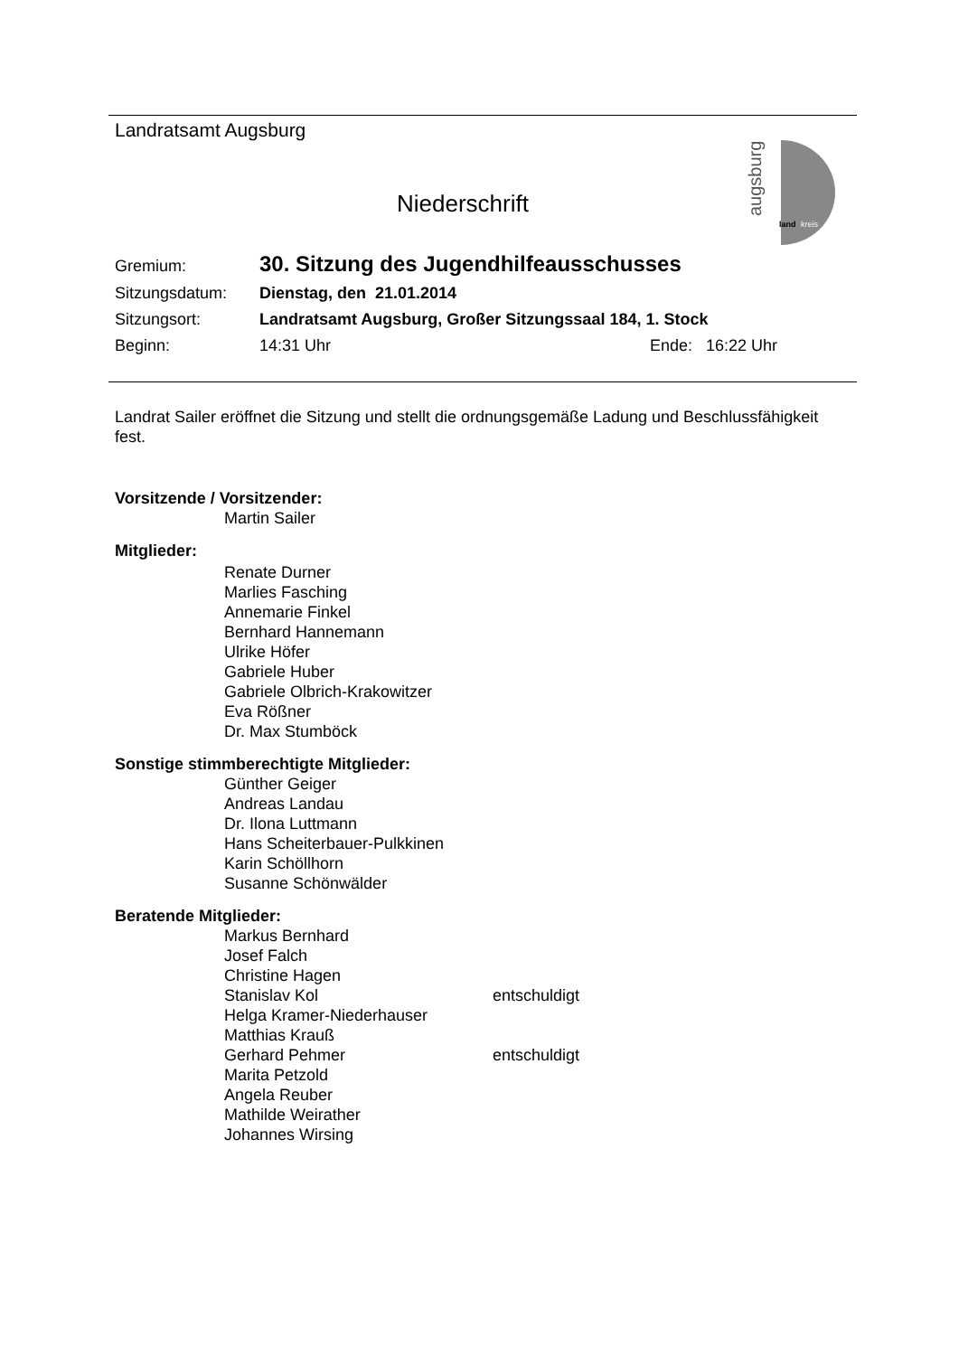Landratsamt Augsburg
augsburg
land
kreis
Niederschrift
Gremium: 30. Sitzung des Jugendhilfeausschusses
Sitzungsdatum: Dienstag, den 21.01.2014
Sitzungsort: Landratsamt Augsburg, Großer Sitzungssaal 184, 1. Stock
Beginn: 14:31 Uhr Ende: 16:22 Uhr
Landrat Sailer eröffnet die Sitzung und stellt die ordnungsgemäße Ladung und Beschlussfähigkeit fest.
Vorsitzende / Vorsitzender:
Martin Sailer
Mitglieder:
Renate Durner
Marlies Fasching
Annemarie Finkel
Bernhard Hannemann
Ulrike Höfer
Gabriele Huber
Gabriele Olbrich-Krakowitzer
Eva Rößner
Dr. Max Stumböck
Sonstige stimmberechtigte Mitglieder:
Günther Geiger
Andreas Landau
Dr. Ilona Luttmann
Hans Scheiterbauer-Pulkkinen
Karin Schöllhorn
Susanne Schönwälder
Beratende Mitglieder:
Markus Bernhard
Josef Falch
Christine Hagen
Stanislav Kol entschuldigt
Helga Kramer-Niederhauser
Matthias Krauß
Gerhard Pehmer entschuldigt
Marita Petzold
Angela Reuber
Mathilde Weirather
Johannes Wirsing